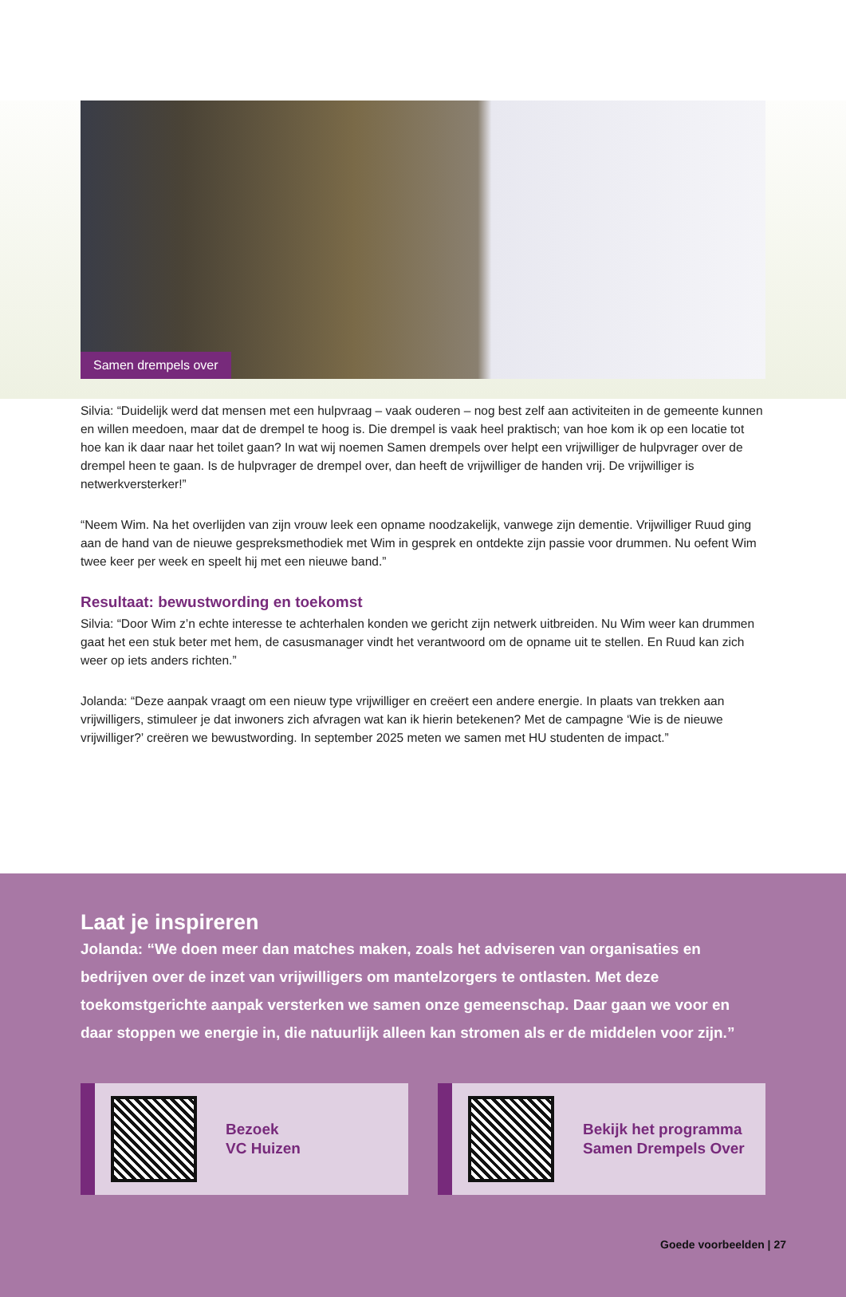Samen drempels over
Silvia: “Duidelijk werd dat mensen met een hulpvraag – vaak ouderen – nog best zelf aan activiteiten in de gemeente kunnen en willen meedoen, maar dat de drempel te hoog is. Die drempel is vaak heel praktisch; van hoe kom ik op een locatie tot hoe kan ik daar naar het toilet gaan? In wat wij noemen Samen drempels over helpt een vrijwilliger de hulpvrager over de drempel heen te gaan. Is de hulpvrager de drempel over, dan heeft de vrijwilliger de handen vrij. De vrijwilliger is netwerkversterker!”
“Neem Wim. Na het overlijden van zijn vrouw leek een opname noodzakelijk, vanwege zijn dementie. Vrijwilliger Ruud ging aan de hand van de nieuwe gespreksmethodiek met Wim in gesprek en ontdekte zijn passie voor drummen. Nu oefent Wim twee keer per week en speelt hij met een nieuwe band.”
Resultaat: bewustwording en toekomst
Silvia: “Door Wim z’n echte interesse te achterhalen konden we gericht zijn netwerk uitbreiden. Nu Wim weer kan drummen gaat het een stuk beter met hem, de casusmanager vindt het verantwoord om de opname uit te stellen. En Ruud kan zich weer op iets anders richten.”
Jolanda: “Deze aanpak vraagt om een nieuw type vrijwilliger en creëert een andere energie. In plaats van trekken aan vrijwilligers, stimuleer je dat inwoners zich afvragen wat kan ik hierin betekenen? Met de campagne ‘Wie is de nieuwe vrijwilliger?’ creëren we bewustwording. In september 2025 meten we samen met HU studenten de impact.”
Laat je inspireren
Jolanda: “We doen meer dan matches maken, zoals het adviseren van organisaties en bedrijven over de inzet van vrijwilligers om mantelzorgers te ontlasten. Met deze toekomstgerichte aanpak versterken we samen onze gemeenschap. Daar gaan we voor en daar stoppen we energie in, die natuurlijk alleen kan stromen als er de middelen voor zijn.”
Bezoek
VC Huizen
Bekijk het programma
Samen Drempels Over
Goede voorbeelden | 27